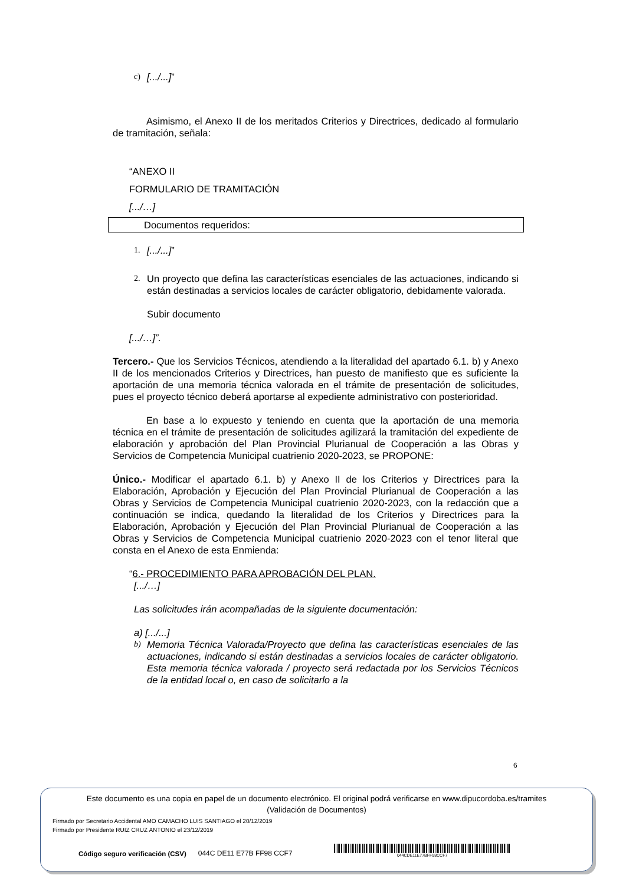c) [.../...]”
Asimismo, el Anexo II de los meritados Criterios y Directrices, dedicado al formulario de tramitación, señala:
“ANEXO II
FORMULARIO DE TRAMITACIÓN
[.../…]
Documentos requeridos:
1. [.../...]”
2.
Un proyecto que defina las características esenciales de las actuaciones, indicando si están destinadas a servicios locales de carácter obligatorio, debidamente valorada.
Subir documento
[.../…]”.
Tercero.- Que los Servicios Técnicos, atendiendo a la literalidad del apartado 6.1. b) y Anexo II de los mencionados Criterios y Directrices, han puesto de manifiesto que es suficiente la aportación de una memoria técnica valorada en el trámite de presentación de solicitudes, pues el proyecto técnico deberá aportarse al expediente administrativo con posterioridad.
En base a lo expuesto y teniendo en cuenta que la aportación de una memoria técnica en el trámite de presentación de solicitudes agilizará la tramitación del expediente de elaboración y aprobación del Plan Provincial Plurianual de Cooperación a las Obras y Servicios de Competencia Municipal cuatrienio 2020-2023, se PROPONE:
Único.- Modificar el apartado 6.1. b) y Anexo II de los Criterios y Directrices para la Elaboración, Aprobación y Ejecución del Plan Provincial Plurianual de Cooperación a las Obras y Servicios de Competencia Municipal cuatrienio 2020-2023, con la redacción que a continuación se indica, quedando la literalidad de los Criterios y Directrices para la Elaboración, Aprobación y Ejecución del Plan Provincial Plurianual de Cooperación a las Obras y Servicios de Competencia Municipal cuatrienio 2020-2023 con el tenor literal que consta en el Anexo de esta Enmienda:
“6.- PROCEDIMIENTO PARA APROBACIÓN DEL PLAN.
[.../…]
Las solicitudes irán acompañadas de la siguiente documentación:
a) [.../...]
b)
Memoria Técnica Valorada/Proyecto que defina las características esenciales de las actuaciones, indicando si están destinadas a servicios locales de carácter obligatorio. Esta memoria técnica valorada / proyecto será redactada por los Servicios Técnicos de la entidad local o, en caso de solicitarlo a la
6
Este documento es una copia en papel de un documento electrónico. El original podrá verificarse en www.dipucordoba.es/tramites
(Validación de Documentos)
Firmado por Secretario Accidental AMO CAMACHO LUIS SANTIAGO el 20/12/2019
Firmado por Presidente RUIZ CRUZ ANTONIO el 23/12/2019
Código seguro verificación (CSV) 044C DE11 E77B FF98 CCF7
044CDE11E77BFF98CCF7